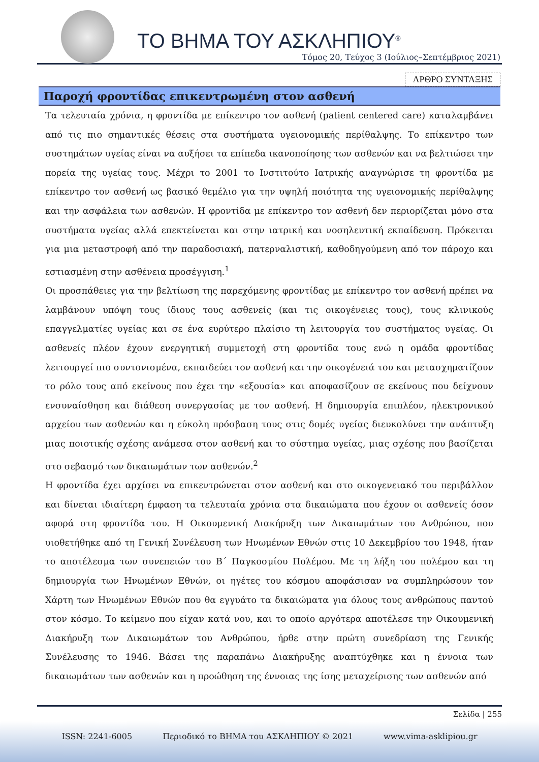ΤΟ ΒΗΜΑ ΤΟΥ ΑΣΚΛΗΠΙΟΥ<sup>®</sup>
Τόμος 20, Τεύχος 3 (Ιούλιος–Σεπτέμβριος 2021)
ΑΡΘΡΟ ΣΥΝΤΑΞΗΣ
Παροχή φροντίδας επικεντρωμένη στον ασθενή
Τα τελευταία χρόνια, η φροντίδα με επίκεντρο τον ασθενή (patient centered care) καταλαμβάνει από τις πιο σημαντικές θέσεις στα συστήματα υγειονομικής περίθαλψης. Το επίκεντρο των συστημάτων υγείας είναι να αυξήσει τα επίπεδα ικανοποίησης των ασθενών και να βελτιώσει την πορεία της υγείας τους. Μέχρι το 2001 το Ινστιτούτο Ιατρικής αναγνώρισε τη φροντίδα με επίκεντρο τον ασθενή ως βασικό θεμέλιο για την υψηλή ποιότητα της υγειονομικής περίθαλψης και την ασφάλεια των ασθενών. Η φροντίδα με επίκεντρο τον ασθενή δεν περιορίζεται μόνο στα συστήματα υγείας αλλά επεκτείνεται και στην ιατρική και νοσηλευτική εκπαίδευση. Πρόκειται για μια μεταστροφή από την παραδοσιακή, πατερναλιστική, καθοδηγούμενη από τον πάροχο και εστιασμένη στην ασθένεια προσέγγιση.<sup>1</sup>
Οι προσπάθειες για την βελτίωση της παρεχόμενης φροντίδας με επίκεντρο τον ασθενή πρέπει να λαμβάνουν υπόψη τους ίδιους τους ασθενείς (και τις οικογένειες τους), τους κλινικούς επαγγελματίες υγείας και σε ένα ευρύτερο πλαίσιο τη λειτουργία του συστήματος υγείας. Οι ασθενείς πλέον έχουν ενεργητική συμμετοχή στη φροντίδα τους ενώ η ομάδα φροντίδας λειτουργεί πιο συντονισμένα, εκπαιδεύει τον ασθενή και την οικογένειά του και μετασχηματίζουν το ρόλο τους από εκείνους που έχει την «εξουσία» και αποφασίζουν σε εκείνους που δείχνουν ενσυναίσθηση και διάθεση συνεργασίας με τον ασθενή. Η δημιουργία επιπλέον, ηλεκτρονικού αρχείου των ασθενών και η εύκολη πρόσβαση τους στις δομές υγείας διευκολύνει την ανάπτυξη μιας ποιοτικής σχέσης ανάμεσα στον ασθενή και το σύστημα υγείας, μιας σχέσης που βασίζεται στο σεβασμό των δικαιωμάτων των ασθενών.<sup>2</sup>
Η φροντίδα έχει αρχίσει να επικεντρώνεται στον ασθενή και στο οικογενειακό του περιβάλλον και δίνεται ιδιαίτερη έμφαση τα τελευταία χρόνια στα δικαιώματα που έχουν οι ασθενείς όσον αφορά στη φροντίδα του. Η Οικουμενική Διακήρυξη των Δικαιωμάτων του Ανθρώπου, που υιοθετήθηκε από τη Γενική Συνέλευση των Ηνωμένων Εθνών στις 10 Δεκεμβρίου του 1948, ήταν το αποτέλεσμα των συνεπειών του Β΄ Παγκοσμίου Πολέμου. Με τη λήξη του πολέμου και τη δημιουργία των Ηνωμένων Εθνών, οι ηγέτες του κόσμου αποφάσισαν να συμπληρώσουν τον Χάρτη των Ηνωμένων Εθνών που θα εγγυάτο τα δικαιώματα για όλους τους ανθρώπους παντού στον κόσμο. Το κείμενο που είχαν κατά νου, και το οποίο αργότερα αποτέλεσε την Οικουμενική Διακήρυξη των Δικαιωμάτων του Ανθρώπου, ήρθε στην πρώτη συνεδρίαση της Γενικής Συνέλευσης το 1946. Βάσει της παραπάνω Διακήρυξης αναπτύχθηκε και η έννοια των δικαιωμάτων των ασθενών και η προώθηση της έννοιας της ίσης μεταχείρισης των ασθενών από
Σελίδα | 255
ISSN: 2241-6005 Περιοδικό το ΒΗΜΑ του ΑΣΚΛΗΠΙΟΥ © 2021 www.vima-asklipiou.gr